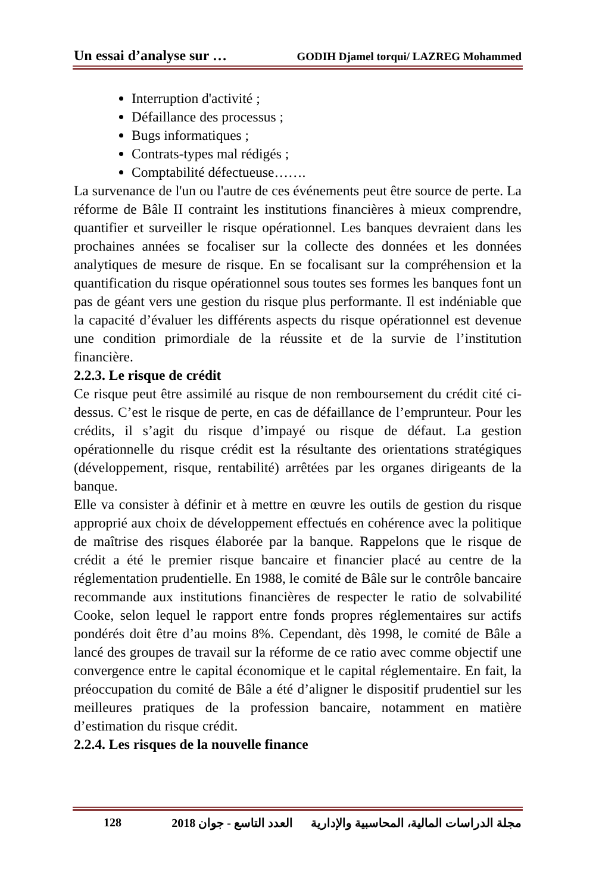Un essai d’analyse sur … GODIH Djamel torqui/ LAZREG Mohammed
Interruption d'activité ;
Défaillance des processus ;
Bugs informatiques ;
Contrats-types mal rédigés ;
Comptabilité défectueuse…….
La survenance de l'un ou l'autre de ces événements peut être source de perte. La réforme de Bâle II contraint les institutions financières à mieux comprendre, quantifier et surveiller le risque opérationnel. Les banques devraient dans les prochaines années se focaliser sur la collecte des données et les données analytiques de mesure de risque. En se focalisant sur la compréhension et la quantification du risque opérationnel sous toutes ses formes les banques font un pas de géant vers une gestion du risque plus performante. Il est indéniable que la capacité d’évaluer les différents aspects du risque opérationnel est devenue une condition primordiale de la réussite et de la survie de l’institution financière.
2.2.3. Le risque de crédit
Ce risque peut être assimilé au risque de non remboursement du crédit cité ci-dessus. C’est le risque de perte, en cas de défaillance de l’emprunteur. Pour les crédits, il s’agit du risque d’impayé ou risque de défaut. La gestion opérationnelle du risque crédit est la résultante des orientations stratégiques (développement, risque, rentabilité) arrêtées par les organes dirigeants de la banque.
Elle va consister à définir et à mettre en œuvre les outils de gestion du risque approprié aux choix de développement effectués en cohérence avec la politique de maîtrise des risques élaborée par la banque. Rappelons que le risque de crédit a été le premier risque bancaire et financier placé au centre de la réglementation prudentielle. En 1988, le comité de Bâle sur le contrôle bancaire recommande aux institutions financières de respecter le ratio de solvabilité Cooke, selon lequel le rapport entre fonds propres réglementaires sur actifs pondérés doit être d’au moins 8%. Cependant, dès 1998, le comité de Bâle a lancé des groupes de travail sur la réforme de ce ratio avec comme objectif une convergence entre le capital économique et le capital réglementaire. En fait, la préoccupation du comité de Bâle a été d’aligner le dispositif prudentiel sur les meilleures pratiques de la profession bancaire, notamment en matière d’estimation du risque crédit.
2.2.4. Les risques de la nouvelle finance
128 مجلة الدراسات المالية، المحاسبية والإدارية العدد التاسع - جوان 2018